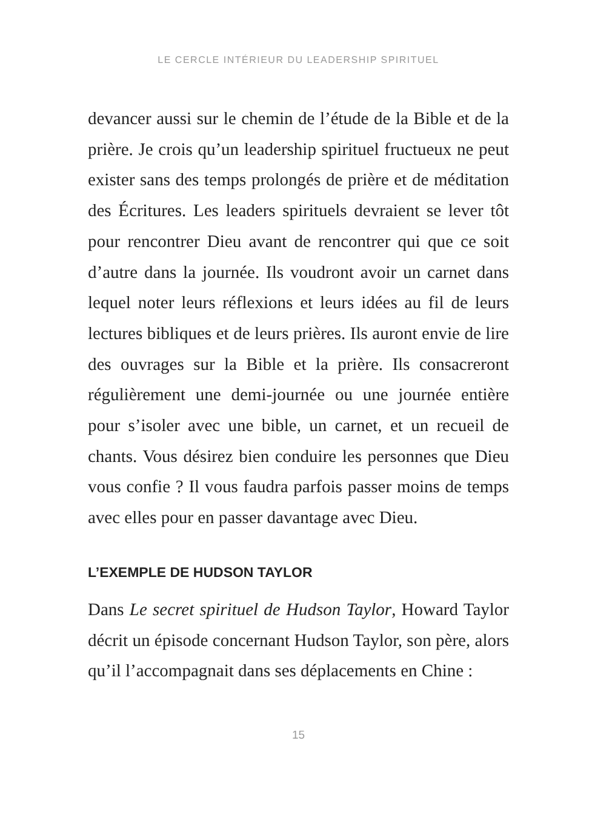LE CERCLE INTÉRIEUR DU LEADERSHIP SPIRITUEL
devancer aussi sur le chemin de l’étude de la Bible et de la prière. Je crois qu’un leadership spirituel fructueux ne peut exister sans des temps prolongés de prière et de méditation des Écritures. Les leaders spirituels devraient se lever tôt pour rencontrer Dieu avant de rencontrer qui que ce soit d’autre dans la journée. Ils voudront avoir un carnet dans lequel noter leurs réflexions et leurs idées au fil de leurs lectures bibliques et de leurs prières. Ils auront envie de lire des ouvrages sur la Bible et la prière. Ils consacreront régulièrement une demi-journée ou une journée entière pour s’isoler avec une bible, un carnet, et un recueil de chants. Vous désirez bien conduire les personnes que Dieu vous confie ? Il vous faudra parfois passer moins de temps avec elles pour en passer davantage avec Dieu.
L’EXEMPLE DE HUDSON TAYLOR
Dans Le secret spirituel de Hudson Taylor, Howard Taylor décrit un épisode concernant Hudson Taylor, son père, alors qu’il l’accompagnait dans ses déplacements en Chine :
15